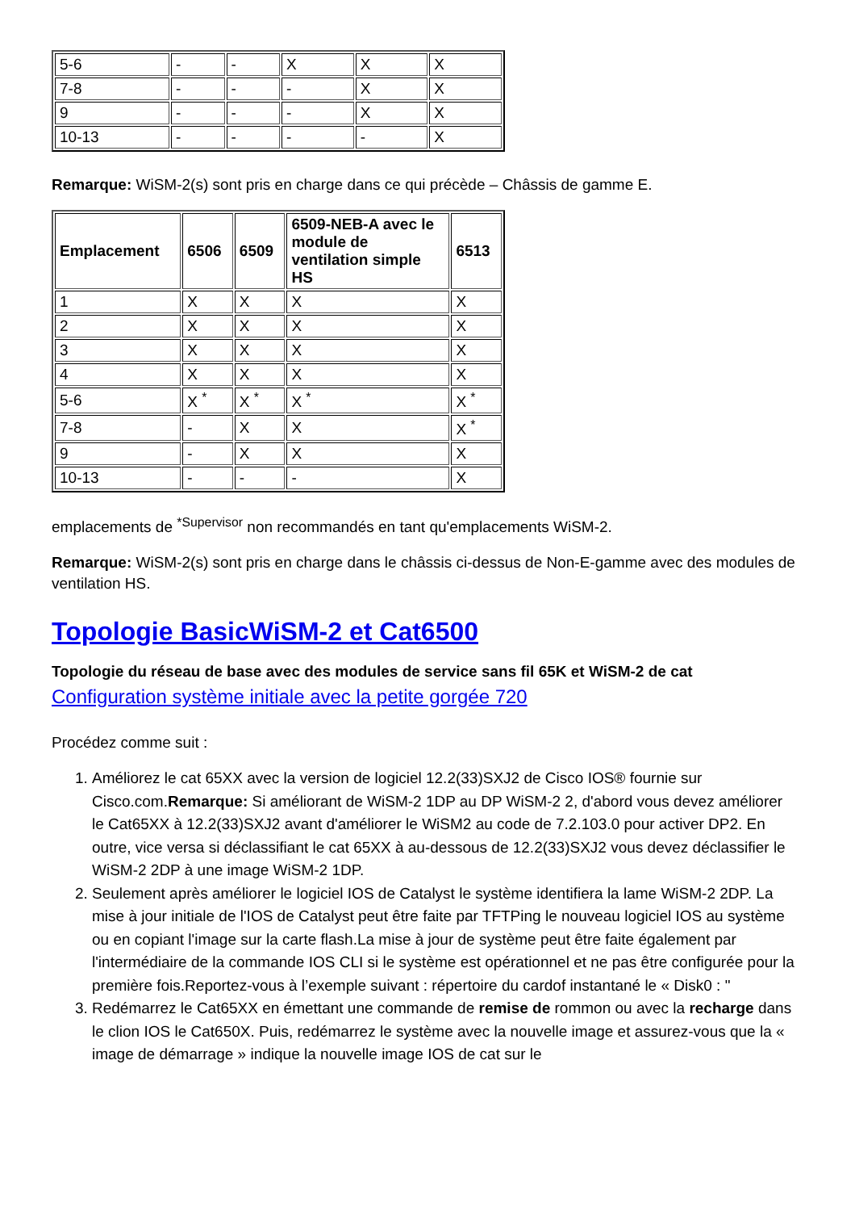| 5-6 | - | - | X | X | X |
| 7-8 | - | - | - | X | X |
| 9 | - | - | - | X | X |
| 10-13 | - | - | - | - | X |
Remarque: WiSM-2(s) sont pris en charge dans ce qui précède – Châssis de gamme E.
| Emplacement | 6506 | 6509 | 6509-NEB-A avec le module de ventilation simple HS | 6513 |
| --- | --- | --- | --- | --- |
| 1 | X | X | X | X |
| 2 | X | X | X | X |
| 3 | X | X | X | X |
| 4 | X | X | X | X |
| 5-6 | X <sup>*</sup> | X <sup>*</sup> | X <sup>*</sup> | X <sup>*</sup> |
| 7-8 | - | X | X | X <sup>*</sup> |
| 9 | - | X | X | X |
| 10-13 | - | - | - | X |
emplacements de <sup>*Supervisor</sup> non recommandés en tant qu'emplacements WiSM-2.
Remarque: WiSM-2(s) sont pris en charge dans le châssis ci-dessus de Non-E-gamme avec des modules de ventilation HS.
Topologie BasicWiSM-2 et Cat6500
Topologie du réseau de base avec des modules de service sans fil 65K et WiSM-2 de cat
Configuration système initiale avec la petite gorgée 720
Procédez comme suit :
1. Améliorez le cat 65XX avec la version de logiciel 12.2(33)SXJ2 de Cisco IOS® fournie sur Cisco.com.Remarque: Si améliorant de WiSM-2 1DP au DP WiSM-2 2, d'abord vous devez améliorer le Cat65XX à 12.2(33)SXJ2 avant d'améliorer le WiSM2 au code de 7.2.103.0 pour activer DP2. En outre, vice versa si déclassifiant le cat 65XX à au-dessous de 12.2(33)SXJ2 vous devez déclassifier le WiSM-2 2DP à une image WiSM-2 1DP.
2. Seulement après améliorer le logiciel IOS de Catalyst le système identifiera la lame WiSM-2 2DP. La mise à jour initiale de l'IOS de Catalyst peut être faite par TFTPing le nouveau logiciel IOS au système ou en copiant l'image sur la carte flash.La mise à jour de système peut être faite également par l'intermédiaire de la commande IOS CLI si le système est opérationnel et ne pas être configurée pour la première fois.Reportez-vous à l’exemple suivant : répertoire du cardof instantané le « Disk0 : "
3. Redémarrez le Cat65XX en émettant une commande de remise de rommon ou avec la recharge dans le clion IOS le Cat650X. Puis, redémarrez le système avec la nouvelle image et assurez-vous que la « image de démarrage » indique la nouvelle image IOS de cat sur le